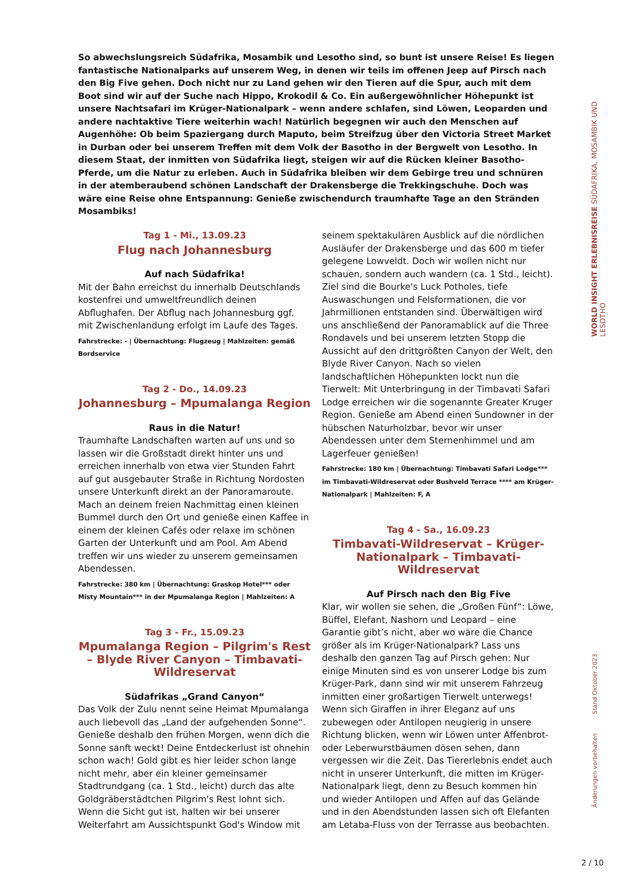So abwechslungsreich Südafrika, Mosambik und Lesotho sind, so bunt ist unsere Reise! Es liegen fantastische Nationalparks auf unserem Weg, in denen wir teils im offenen Jeep auf Pirsch nach den Big Five gehen. Doch nicht nur zu Land gehen wir den Tieren auf die Spur, auch mit dem Boot sind wir auf der Suche nach Hippo, Krokodil & Co. Ein außergewöhnlicher Höhepunkt ist unsere Nachtsafari im Krüger-Nationalpark – wenn andere schlafen, sind Löwen, Leoparden und andere nachtaktive Tiere weiterhin wach! Natürlich begegnen wir auch den Menschen auf Augenhöhe: Ob beim Spaziergang durch Maputo, beim Streifzug über den Victoria Street Market in Durban oder bei unserem Treffen mit dem Volk der Basotho in der Bergwelt von Lesotho. In diesem Staat, der inmitten von Südafrika liegt, steigen wir auf die Rücken kleiner Basotho-Pferde, um die Natur zu erleben. Auch in Südafrika bleiben wir dem Gebirge treu und schnüren in der atemberaubend schönen Landschaft der Drakensberge die Trekkingschuhe. Doch was wäre eine Reise ohne Entspannung: Genieße zwischendurch traumhafte Tage an den Stränden Mosambiks!
Tag 1 - Mi., 13.09.23
Flug nach Johannesburg
Auf nach Südafrika!
Mit der Bahn erreichst du innerhalb Deutschlands kostenfrei und umweltfreundlich deinen Abflughafen. Der Abflug nach Johannesburg ggf. mit Zwischenlandung erfolgt im Laufe des Tages.
Fahrstrecke: - | Übernachtung: Flugzeug | Mahlzeiten: gemäß Bordservice
Tag 2 - Do., 14.09.23
Johannesburg – Mpumalanga Region
Raus in die Natur!
Traumhafte Landschaften warten auf uns und so lassen wir die Großstadt direkt hinter uns und erreichen innerhalb von etwa vier Stunden Fahrt auf gut ausgebauter Straße in Richtung Nordosten unsere Unterkunft direkt an der Panoramaroute. Mach an deinem freien Nachmittag einen kleinen Bummel durch den Ort und genieße einen Kaffee in einem der kleinen Cafés oder relaxe im schönen Garten der Unterkunft und am Pool. Am Abend treffen wir uns wieder zu unserem gemeinsamen Abendessen.
Fahrstrecke: 380 km | Übernachtung: Graskop Hotel*** oder Misty Mountain*** in der Mpumalanga Region | Mahlzeiten: A
Tag 3 - Fr., 15.09.23
Mpumalanga Region – Pilgrim's Rest – Blyde River Canyon – Timbavati-Wildreservat
Südafrikas „Grand Canyon“
Das Volk der Zulu nennt seine Heimat Mpumalanga auch liebevoll das „Land der aufgehenden Sonne“. Genieße deshalb den frühen Morgen, wenn dich die Sonne sanft weckt! Deine Entdeckerlust ist ohnehin schon wach! Gold gibt es hier leider schon lange nicht mehr, aber ein kleiner gemeinsamer Stadtrundgang (ca. 1 Std., leicht) durch das alte Goldgräberstädtchen Pilgrim's Rest lohnt sich. Wenn die Sicht gut ist, halten wir bei unserer Weiterfahrt am Aussichtspunkt God's Window mit
seinem spektakulären Ausblick auf die nördlichen Ausläufer der Drakensberge und das 600 m tiefer gelegene Lowveldt. Doch wir wollen nicht nur schauen, sondern auch wandern (ca. 1 Std., leicht). Ziel sind die Bourke's Luck Potholes, tiefe Auswaschungen und Felsformationen, die vor Jahrmillionen entstanden sind. Überwältigen wird uns anschließend der Panoramablick auf die Three Rondavels und bei unserem letzten Stopp die Aussicht auf den drittgrößten Canyon der Welt, den Blyde River Canyon. Nach so vielen landschaftlichen Höhepunkten lockt nun die Tierwelt: Mit Unterbringung in der Timbavati Safari Lodge erreichen wir die sogenannte Greater Kruger Region. Genieße am Abend einen Sundowner in der hübschen Naturholzbar, bevor wir unser Abendessen unter dem Sternenhimmel und am Lagerfeuer genießen!
Fahrstrecke: 180 km | Übernachtung: Timbavati Safari Lodge*** im Timbavati-Wildreservat oder Bushveld Terrace **** am Krüger-Nationalpark | Mahlzeiten: F, A
Tag 4 - Sa., 16.09.23
Timbavati-Wildreservat – Krüger-Nationalpark – Timbavati-Wildreservat
Auf Pirsch nach den Big Five
Klar, wir wollen sie sehen, die „Großen Fünf“: Löwe, Büffel, Elefant, Nashorn und Leopard – eine Garantie gibt’s nicht, aber wo wäre die Chance größer als im Krüger-Nationalpark? Lass uns deshalb den ganzen Tag auf Pirsch gehen: Nur einige Minuten sind es von unserer Lodge bis zum Krüger-Park, dann sind wir mit unserem Fahrzeug inmitten einer großartigen Tierwelt unterwegs! Wenn sich Giraffen in ihrer Eleganz auf uns zubewegen oder Antilopen neugierig in unsere Richtung blicken, wenn wir Löwen unter Affenbrot- oder Leberwurstbäumen dösen sehen, dann vergessen wir die Zeit. Das Tiererlebnis endet auch nicht in unserer Unterkunft, die mitten im Krüger-Nationalpark liegt, denn zu Besuch kommen hin und wieder Antilopen und Affen auf das Gelände und in den Abendstunden lassen sich oft Elefanten am Letaba-Fluss von der Terrasse aus beobachten.
WORLD INSIGHT ERLEBNISREISE SÜDAFRIKA, MOSAMBIK UND LESOTHO
Änderungen vorbehalten Stand Oktober 2023
2 / 10